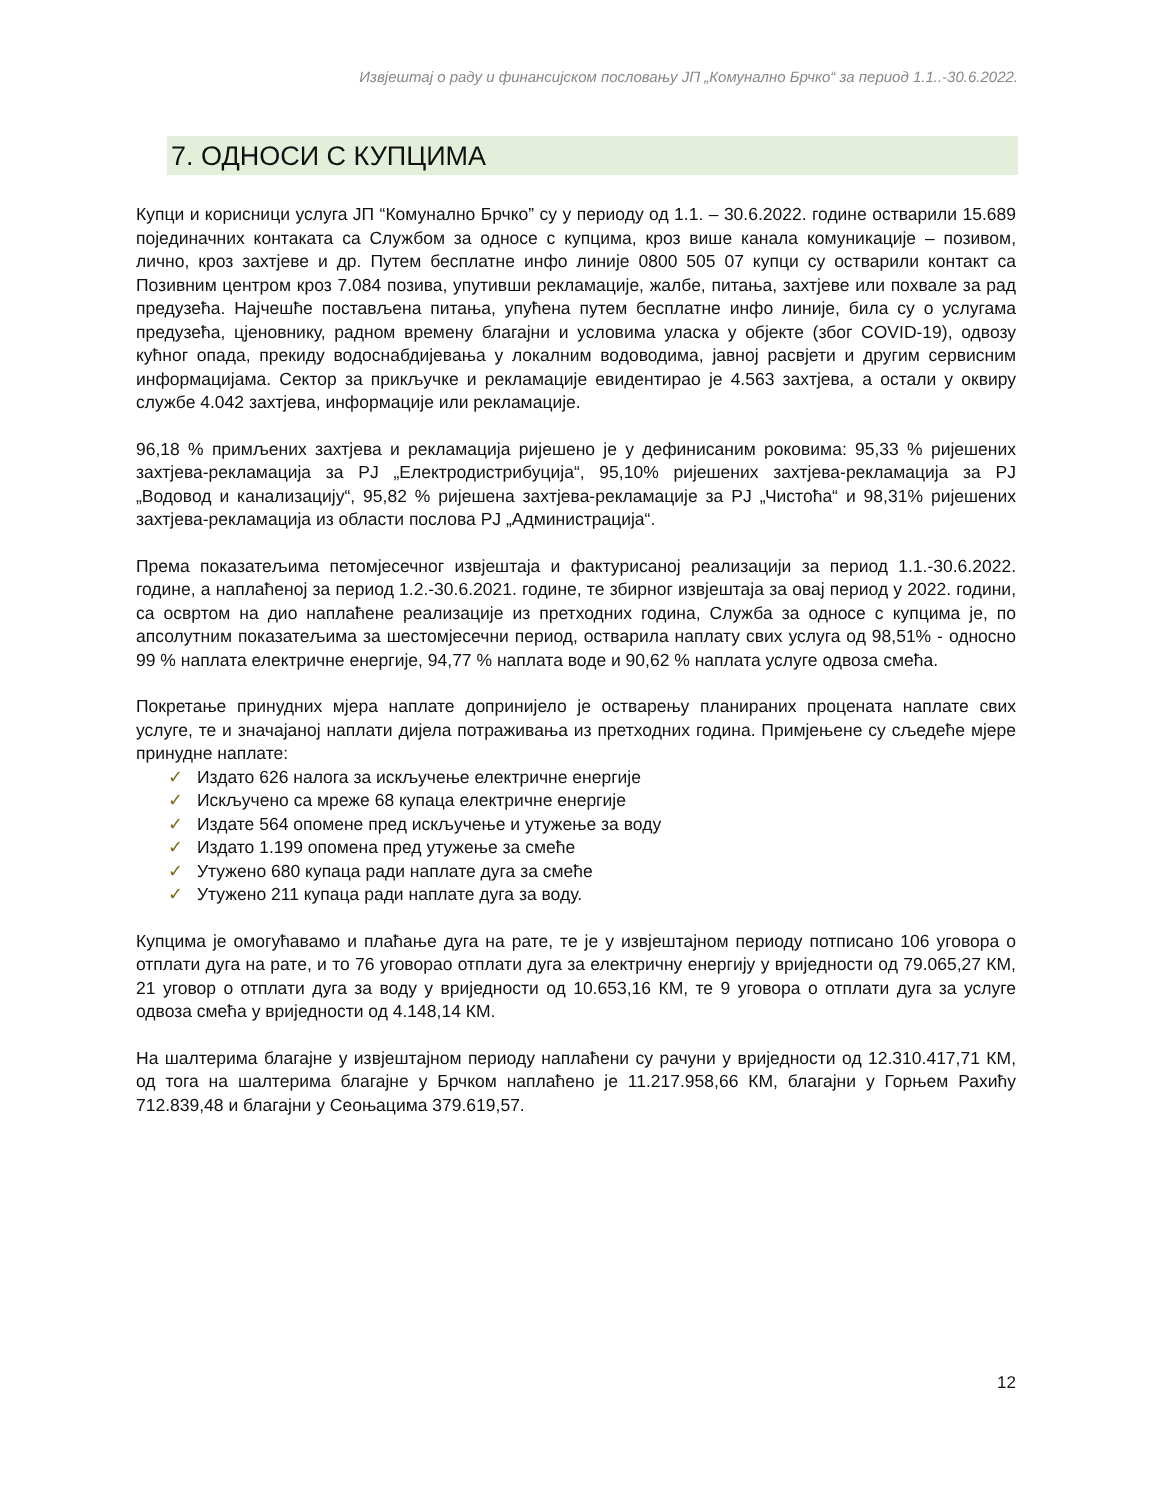Извјештај о раду и финансијском пословању ЈП „Комунално Брчко“ за период 1.1..-30.6.2022.
7. ОДНОСИ С КУПЦИМА
Купци и корисници услуга ЈП “Комунално Брчко” су у периоду од 1.1. – 30.6.2022. године остварили 15.689 појединачних контаката са Службом за односе с купцима, кроз више канала комуникације – позивом, лично, кроз захтјеве и др. Путем бесплатне инфо линије 0800 505 07 купци су остварили контакт са Позивним центром кроз 7.084 позива, упутивши рекламације, жалбе, питања, захтјеве или похвале за рад предузећа. Најчешће постављена питања, упућена путем бесплатне инфо линије, била су о услугама предузећа, цјеновнику, радном времену благајни и условима уласка у објекте (због COVID-19), одвозу кућног опада, прекиду водоснабдијевања у локалним водоводима, јавној расвјети и другим сервисним информацијама. Сектор за прикључке и рекламације евидентирао је 4.563 захтјева, а остали у оквиру службе 4.042 захтјева, информације или рекламације.
96,18 % примљених захтјева и рекламација ријешено је у дефинисаним роковима: 95,33 % ријешених захтјева-рекламација за РЈ „Електродистрибуција“, 95,10% ријешених захтјева-рекламација за РЈ „Водовод и канализацију“, 95,82 % ријешена захтјева-рекламације за РЈ „Чистоћа“ и 98,31% ријешених захтјева-рекламација из области послова РЈ „Администрација“.
Према показатељима петомјесечног извјештаја и фактурисаној реализацији за период 1.1.-30.6.2022. године, а наплаћеној за период 1.2.-30.6.2021. године, те збирног извјештаја за овај период у 2022. години, са освртом на дио наплаћене реализације из претходних година, Служба за односе с купцима је, по апсолутним показатељима за шестомјесечни период, остварила наплату свих услуга од 98,51% - односно 99 % наплата електричне енергије, 94,77 % наплата воде и 90,62 % наплата услуге одвоза смећа.
Покретање принудних мјера наплате допринијело је остварењу планираних процената наплате свих услуге, те и значајаној наплати дијела потраживања из претходних година. Примјењене су сљедеће мјере принудне наплате:
✓ Издато 626 налога за искључење електричне енергије
✓ Искључено са мреже 68 купаца електричне енергије
✓ Издате 564 опомене пред искључење и утужење за воду
✓ Издато 1.199 опомена пред утужење за смеће
✓ Утужено 680 купаца ради наплате дуга за смеће
✓ Утужено 211 купаца ради наплате дуга за воду.
Купцима је омогућавамо и плаћање дуга на рате, те је у извјештајном периоду потписано 106 уговора о отплати дуга на рате, и то 76 уговорао отплати дуга за електричну енергију у вриједности од 79.065,27 КМ, 21 уговор о отплати дуга за воду у вриједности од 10.653,16 КМ, те 9 уговора о отплати дуга за услуге одвоза смећа у вриједности од 4.148,14 КМ.
На шалтерима благајне у извјештајном периоду наплаћени су рачуни у вриједности од 12.310.417,71 КМ, од тога на шалтерима благајне у Брчком наплаћено је 11.217.958,66 КМ, благајни у Горњем Рахићу 712.839,48 и благајни у Сеоњацима 379.619,57.
12